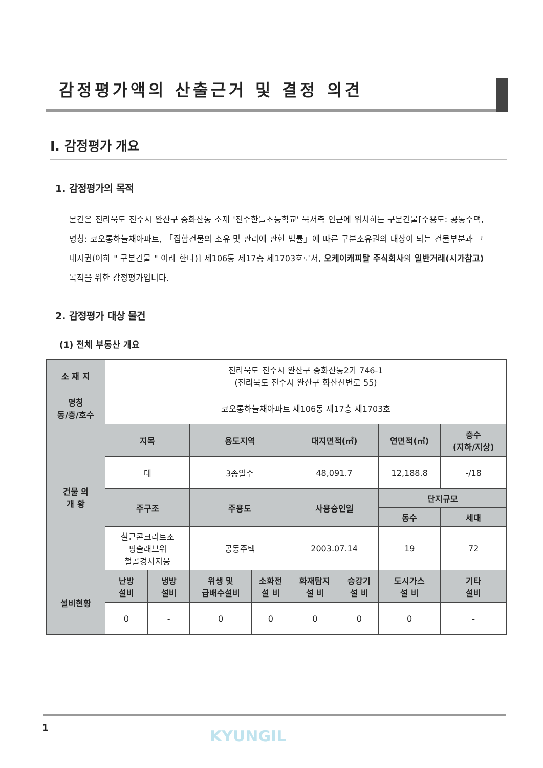감정평가액의 산출근거 및 결정 의견
Ⅰ. 감정평가 개요
1. 감정평가의 목적
본건은 전라북도 전주시 완산구 중화산동 소재 '전주한들초등학교' 북서측 인근에 위치하는 구분건물[주용도: 공동주택, 명칭: 코오롱하늘채아파트, 「집합건물의 소유 및 관리에 관한 법률」에 따른 구분소유권의 대상이 되는 건물부분과 그 대지권(이하 " 구분건물 " 이라 한다)] 제106동 제17층 제1703호로서, 오케이캐피탈 주식회사의 일반거래(시가참고) 목적을 위한 감정평가입니다.
2. 감정평가 대상 물건
(1) 전체 부동산 개요
| 소 재 지 | 전라북도 전주시 완산구 중화산동2가 746-1 (전라북도 전주시 완산구 화산천변로 55) | | | | | | | |
| 명칭 동/층/호수 | 코오롱하늘채아파트 제106동 제17층 제1703호 | | | | | | | |
| 건물 의 개 황 | 지목 | | 용도지역 | | 대지면적(㎡) | | 연면적(㎡) | 층수 (지하/지상) |
| | 대 | | 3종일주 | | 48,091.7 | | 12,188.8 | -/18 |
| | 주구조 | | 주용도 | | 사용승인일 | | 단지규모 | |
| | | | | | | | 동수 | 세대 |
| | 철근콘크리트조 평슬래브위 철골경사지붕 | | 공동주택 | | 2003.07.14 | | 19 | 72 |
| 설비현황 | 난방 설비 | 냉방 설비 | 위생 및 급배수설비 | 소화전 설 비 | 화재탐지 설 비 | 승강기 설 비 | 도시가스 설 비 | 기타 설비 |
| | 0 | - | 0 | 0 | 0 | 0 | 0 | - |
1 KYUNGIL